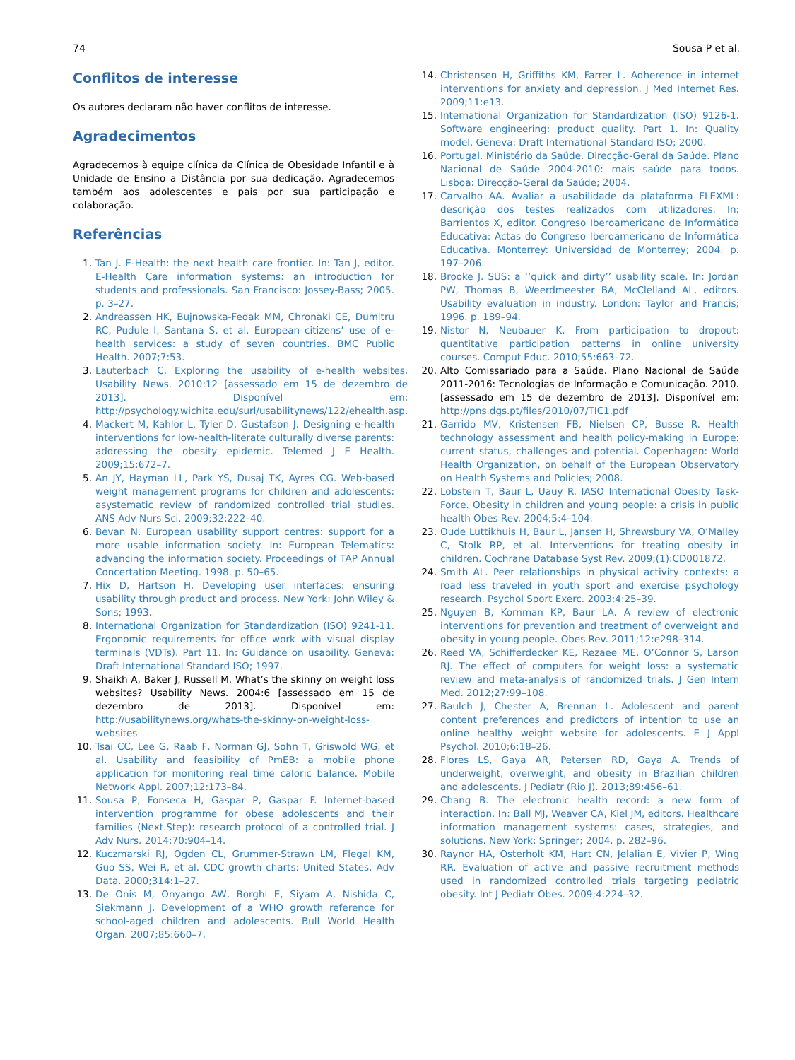74 Sousa P et al.
Conflitos de interesse
Os autores declaram não haver conflitos de interesse.
Agradecimentos
Agradecemos à equipe clínica da Clínica de Obesidade Infantil e à Unidade de Ensino a Distância por sua dedicação. Agradecemos também aos adolescentes e pais por sua participação e colaboração.
Referências
1. Tan J. E-Health: the next health care frontier. In: Tan J, editor. E-Health Care information systems: an introduction for students and professionals. San Francisco: Jossey-Bass; 2005. p. 3–27.
2. Andreassen HK, Bujnowska-Fedak MM, Chronaki CE, Dumitru RC, Pudule I, Santana S, et al. European citizens’ use of e-health services: a study of seven countries. BMC Public Health. 2007;7:53.
3. Lauterbach C. Exploring the usability of e-health websites. Usability News. 2010:12 [assessado em 15 de dezembro de 2013]. Disponível em: http://psychology.wichita.edu/surl/usabilitynews/122/ehealth.asp.
4. Mackert M, Kahlor L, Tyler D, Gustafson J. Designing e-health interventions for low-health-literate culturally diverse parents: addressing the obesity epidemic. Telemed J E Health. 2009;15:672–7.
5. An JY, Hayman LL, Park YS, Dusaj TK, Ayres CG. Web-based weight management programs for children and adolescents: asystematic review of randomized controlled trial studies. ANS Adv Nurs Sci. 2009;32:222–40.
6. Bevan N. European usability support centres: support for a more usable information society. In: European Telematics: advancing the information society. Proceedings of TAP Annual Concertation Meeting. 1998. p. 50–65.
7. Hix D, Hartson H. Developing user interfaces: ensuring usability through product and process. New York: John Wiley & Sons; 1993.
8. International Organization for Standardization (ISO) 9241-11. Ergonomic requirements for office work with visual display terminals (VDTs). Part 11. In: Guidance on usability. Geneva: Draft International Standard ISO; 1997.
9. Shaikh A, Baker J, Russell M. What’s the skinny on weight loss websites? Usability News. 2004:6 [assessado em 15 de dezembro de 2013]. Disponível em: http://usabilitynews.org/whats-the-skinny-on-weight-loss-websites
10. Tsai CC, Lee G, Raab F, Norman GJ, Sohn T, Griswold WG, et al. Usability and feasibility of PmEB: a mobile phone application for monitoring real time caloric balance. Mobile Network Appl. 2007;12:173–84.
11. Sousa P, Fonseca H, Gaspar P, Gaspar F. Internet-based intervention programme for obese adolescents and their families (Next.Step): research protocol of a controlled trial. J Adv Nurs. 2014;70:904–14.
12. Kuczmarski RJ, Ogden CL, Grummer-Strawn LM, Flegal KM, Guo SS, Wei R, et al. CDC growth charts: United States. Adv Data. 2000;314:1–27.
13. De Onis M, Onyango AW, Borghi E, Siyam A, Nishida C, Siekmann J. Development of a WHO growth reference for school-aged children and adolescents. Bull World Health Organ. 2007;85:660–7.
14. Christensen H, Griffiths KM, Farrer L. Adherence in internet interventions for anxiety and depression. J Med Internet Res. 2009;11:e13.
15. International Organization for Standardization (ISO) 9126-1. Software engineering: product quality. Part 1. In: Quality model. Geneva: Draft International Standard ISO; 2000.
16. Portugal. Ministério da Saúde. Direcção-Geral da Saúde. Plano Nacional de Saúde 2004-2010: mais saúde para todos. Lisboa: Direcção-Geral da Saúde; 2004.
17. Carvalho AA. Avaliar a usabilidade da plataforma FLEXML: descrição dos testes realizados com utilizadores. In: Barrientos X, editor. Congreso Iberoamericano de Informática Educativa: Actas do Congreso Iberoamericano de Informática Educativa. Monterrey: Universidad de Monterrey; 2004. p. 197–206.
18. Brooke J. SUS: a ‘‘quick and dirty’’ usability scale. In: Jordan PW, Thomas B, Weerdmeester BA, McClelland AL, editors. Usability evaluation in industry. London: Taylor and Francis; 1996. p. 189–94.
19. Nistor N, Neubauer K. From participation to dropout: quantitative participation patterns in online university courses. Comput Educ. 2010;55:663–72.
20. Alto Comissariado para a Saúde. Plano Nacional de Saúde 2011-2016: Tecnologias de Informação e Comunicação. 2010. [assessado em 15 de dezembro de 2013]. Disponível em: http://pns.dgs.pt/files/2010/07/TIC1.pdf
21. Garrido MV, Kristensen FB, Nielsen CP, Busse R. Health technology assessment and health policy-making in Europe: current status, challenges and potential. Copenhagen: World Health Organization, on behalf of the European Observatory on Health Systems and Policies; 2008.
22. Lobstein T, Baur L, Uauy R. IASO International Obesity Task-Force. Obesity in children and young people: a crisis in public health Obes Rev. 2004;5:4–104.
23. Oude Luttikhuis H, Baur L, Jansen H, Shrewsbury VA, O’Malley C, Stolk RP, et al. Interventions for treating obesity in children. Cochrane Database Syst Rev. 2009;(1):CD001872.
24. Smith AL. Peer relationships in physical activity contexts: a road less traveled in youth sport and exercise psychology research. Psychol Sport Exerc. 2003;4:25–39.
25. Nguyen B, Kornman KP, Baur LA. A review of electronic interventions for prevention and treatment of overweight and obesity in young people. Obes Rev. 2011;12:e298–314.
26. Reed VA, Schifferdecker KE, Rezaee ME, O’Connor S, Larson RJ. The effect of computers for weight loss: a systematic review and meta-analysis of randomized trials. J Gen Intern Med. 2012;27:99–108.
27. Baulch J, Chester A, Brennan L. Adolescent and parent content preferences and predictors of intention to use an online healthy weight website for adolescents. E J Appl Psychol. 2010;6:18–26.
28. Flores LS, Gaya AR, Petersen RD, Gaya A. Trends of underweight, overweight, and obesity in Brazilian children and adolescents. J Pediatr (Rio J). 2013;89:456–61.
29. Chang B. The electronic health record: a new form of interaction. In: Ball MJ, Weaver CA, Kiel JM, editors. Healthcare information management systems: cases, strategies, and solutions. New York: Springer; 2004. p. 282–96.
30. Raynor HA, Osterholt KM, Hart CN, Jelalian E, Vivier P, Wing RR. Evaluation of active and passive recruitment methods used in randomized controlled trials targeting pediatric obesity. Int J Pediatr Obes. 2009;4:224–32.